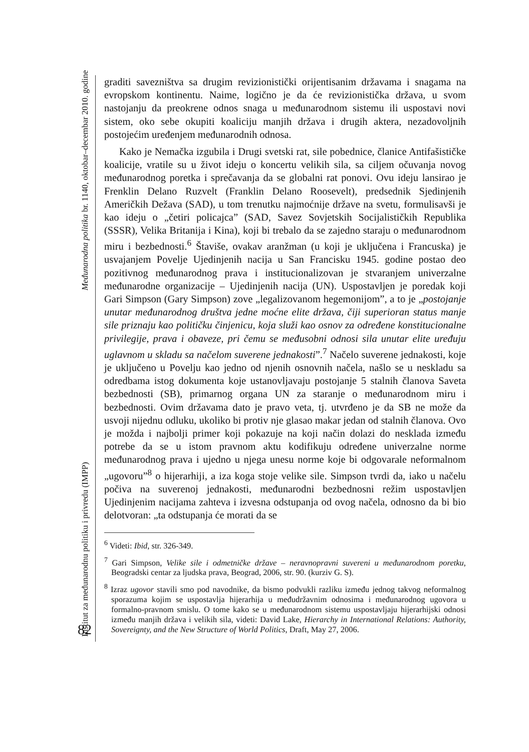Institut za međunarodnu politiku i privredu (IMPP) Međunarodna politika br. 1140, oktobar–decembar 2010. godine
82
graditi savezništva sa drugim revizionistički orijentisanim državama i snagama na evropskom kontinentu. Naime, logično je da će revizionistička država, u svom nastojanju da preokrene odnos snaga u međunarodnom sistemu ili uspostavi novi sistem, oko sebe okupiti koaliciju manjih država i drugih aktera, nezadovoljnih postojećim uređenjem međunarodnih odnosa.
Kako je Nemačka izgubila i Drugi svetski rat, sile pobednice, članice Antifašističke koalicije, vratile su u život ideju o koncertu velikih sila, sa ciljem očuvanja novog međunarodnog poretka i sprečavanja da se globalni rat ponovi. Ovu ideju lansirao je Frenklin Delano Ruzvelt (Franklin Delano Roosevelt), predsednik Sjedinjenih Američkih Dežava (SAD), u tom trenutku najmoćnije države na svetu, formulisavši je kao ideju o „četiri policajca” (SAD, Savez Sovjetskih Socijalističkih Republika (SSSR), Velika Britanija i Kina), koji bi trebalo da se zajedno staraju o međunarodnom miru i bezbednosti.<sup>6</sup> Štaviše, ovakav aranžman (u koji je uključena i Francuska) je usvajanjem Povelje Ujedinjenih nacija u San Francisku 1945. godine postao deo pozitivnog međunarodnog prava i institucionalizovan je stvaranjem univerzalne međunarodne organizacije – Ujedinjenih nacija (UN). Uspostavljen je poredak koji Gari Simpson (Gary Simpson) zove „legalizovanom hegemonijom”, a to je „postojanje unutar međunarodnog društva jedne moćne elite država, čiji superioran status manje sile priznaju kao političku činjenicu, koja služi kao osnov za određene konstitucionalne privilegije, prava i obaveze, pri čemu se međusobni odnosi sila unutar elite uređuju uglavnom u skladu sa načelom suverene jednakosti”.<sup>7</sup> Načelo suverene jednakosti, koje je uključeno u Povelju kao jedno od njenih osnovnih načela, našlo se u neskladu sa odredbama istog dokumenta koje ustanovljavaju postojanje 5 stalnih članova Saveta bezbednosti (SB), primarnog organa UN za staranje o međunarodnom miru i bezbednosti. Ovim državama dato je pravo veta, tj. utvrđeno je da SB ne može da usvoji nijednu odluku, ukoliko bi protiv nje glasao makar jedan od stalnih članova. Ovo je možda i najbolji primer koji pokazuje na koji način dolazi do nesklada između potrebe da se u istom pravnom aktu kodifikuju određene univerzalne norme međunarodnog prava i ujedno u njega unesu norme koje bi odgovarale neformalnom „ugovoru”<sup>8</sup> o hijerarhiji, a iza koga stoje velike sile. Simpson tvrdi da, iako u načelu počiva na suverenoj jednakosti, međunarodni bezbednosni režim uspostavljen Ujedinjenim nacijama zahteva i izvesna odstupanja od ovog načela, odnosno da bi bio delotvoran: „ta odstupanja će morati da se
<sup>6</sup> Videti: Ibid, str. 326-349.
<sup>7</sup> Gari Simpson, Velike sile i odmetničke države – neravnopravni suvereni u međunarodnom poretku, Beogradski centar za ljudska prava, Beograd, 2006, str. 90. (kurziv G. S).
<sup>8</sup> Izraz ugovor stavili smo pod navodnike, da bismo podvukli razliku između jednog takvog neformalnog sporazuma kojim se uspostavlja hijerarhija u međudržavnim odnosima i međunarodnog ugovora u formalno-pravnom smislu. O tome kako se u međunarodnom sistemu uspostavljaju hijerarhijski odnosi između manjih država i velikih sila, videti: David Lake, Hierarchy in International Relations: Authority, Sovereignty, and the New Structure of World Politics, Draft, May 27, 2006.